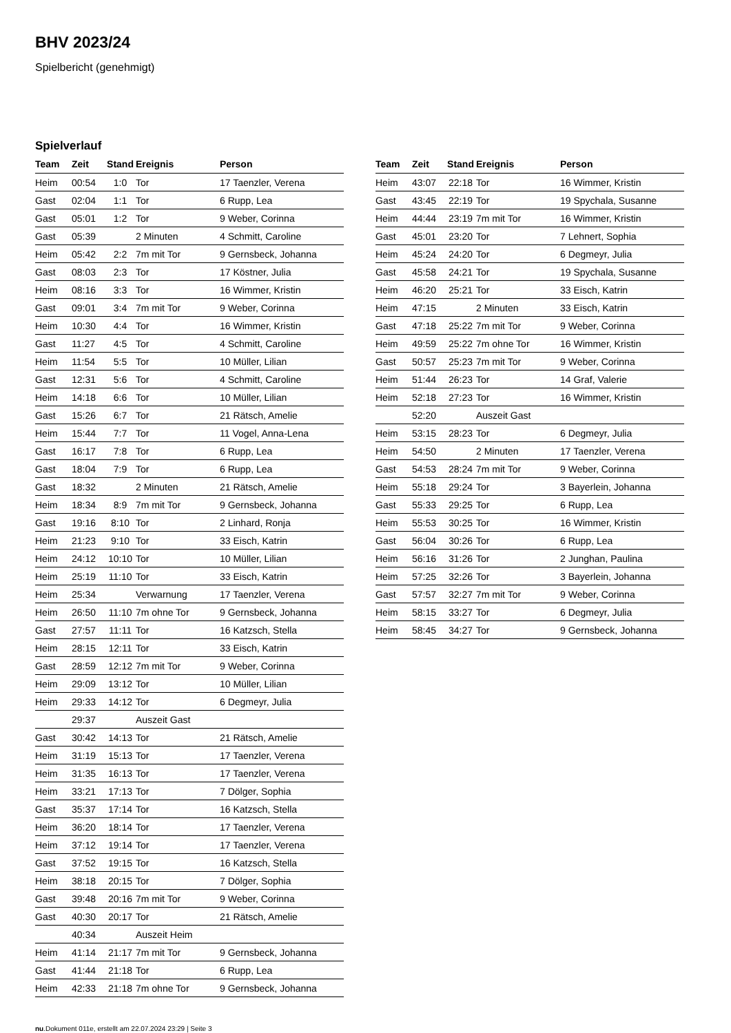BHV 2023/24
Spielbericht (genehmigt)
Spielverlauf
| Team | Zeit | Stand | Ereignis | Person |
| --- | --- | --- | --- | --- |
| Heim | 00:54 | 1:0 | Tor | 17 Taenzler, Verena |
| Gast | 02:04 | 1:1 | Tor | 6 Rupp, Lea |
| Gast | 05:01 | 1:2 | Tor | 9 Weber, Corinna |
| Gast | 05:39 | | 2 Minuten | 4 Schmitt, Caroline |
| Heim | 05:42 | 2:2 | 7m mit Tor | 9 Gernsbeck, Johanna |
| Gast | 08:03 | 2:3 | Tor | 17 Köstner, Julia |
| Heim | 08:16 | 3:3 | Tor | 16 Wimmer, Kristin |
| Gast | 09:01 | 3:4 | 7m mit Tor | 9 Weber, Corinna |
| Heim | 10:30 | 4:4 | Tor | 16 Wimmer, Kristin |
| Gast | 11:27 | 4:5 | Tor | 4 Schmitt, Caroline |
| Heim | 11:54 | 5:5 | Tor | 10 Müller, Lilian |
| Gast | 12:31 | 5:6 | Tor | 4 Schmitt, Caroline |
| Heim | 14:18 | 6:6 | Tor | 10 Müller, Lilian |
| Gast | 15:26 | 6:7 | Tor | 21 Rätsch, Amelie |
| Heim | 15:44 | 7:7 | Tor | 11 Vogel, Anna-Lena |
| Gast | 16:17 | 7:8 | Tor | 6 Rupp, Lea |
| Gast | 18:04 | 7:9 | Tor | 6 Rupp, Lea |
| Gast | 18:32 | | 2 Minuten | 21 Rätsch, Amelie |
| Heim | 18:34 | 8:9 | 7m mit Tor | 9 Gernsbeck, Johanna |
| Gast | 19:16 | 8:10 | Tor | 2 Linhard, Ronja |
| Heim | 21:23 | 9:10 | Tor | 33 Eisch, Katrin |
| Heim | 24:12 | 10:10 | Tor | 10 Müller, Lilian |
| Heim | 25:19 | 11:10 | Tor | 33 Eisch, Katrin |
| Heim | 25:34 | | Verwarnung | 17 Taenzler, Verena |
| Heim | 26:50 | 11:10 | 7m ohne Tor | 9 Gernsbeck, Johanna |
| Gast | 27:57 | 11:11 | Tor | 16 Katzsch, Stella |
| Heim | 28:15 | 12:11 | Tor | 33 Eisch, Katrin |
| Gast | 28:59 | 12:12 | 7m mit Tor | 9 Weber, Corinna |
| Heim | 29:09 | 13:12 | Tor | 10 Müller, Lilian |
| Heim | 29:33 | 14:12 | Tor | 6 Degmeyr, Julia |
| | 29:37 | | Auszeit Gast | |
| Gast | 30:42 | 14:13 | Tor | 21 Rätsch, Amelie |
| Heim | 31:19 | 15:13 | Tor | 17 Taenzler, Verena |
| Heim | 31:35 | 16:13 | Tor | 17 Taenzler, Verena |
| Heim | 33:21 | 17:13 | Tor | 7 Dölger, Sophia |
| Gast | 35:37 | 17:14 | Tor | 16 Katzsch, Stella |
| Heim | 36:20 | 18:14 | Tor | 17 Taenzler, Verena |
| Heim | 37:12 | 19:14 | Tor | 17 Taenzler, Verena |
| Gast | 37:52 | 19:15 | Tor | 16 Katzsch, Stella |
| Heim | 38:18 | 20:15 | Tor | 7 Dölger, Sophia |
| Gast | 39:48 | 20:16 | 7m mit Tor | 9 Weber, Corinna |
| Gast | 40:30 | 20:17 | Tor | 21 Rätsch, Amelie |
| | 40:34 | | Auszeit Heim | |
| Heim | 41:14 | 21:17 | 7m mit Tor | 9 Gernsbeck, Johanna |
| Gast | 41:44 | 21:18 | Tor | 6 Rupp, Lea |
| Heim | 42:33 | 21:18 | 7m ohne Tor | 9 Gernsbeck, Johanna |
| Team | Zeit | Stand | Ereignis | Person |
| --- | --- | --- | --- | --- |
| Heim | 43:07 | 22:18 | Tor | 16 Wimmer, Kristin |
| Gast | 43:45 | 22:19 | Tor | 19 Spychala, Susanne |
| Heim | 44:44 | 23:19 | 7m mit Tor | 16 Wimmer, Kristin |
| Gast | 45:01 | 23:20 | Tor | 7 Lehnert, Sophia |
| Heim | 45:24 | 24:20 | Tor | 6 Degmeyr, Julia |
| Gast | 45:58 | 24:21 | Tor | 19 Spychala, Susanne |
| Heim | 46:20 | 25:21 | Tor | 33 Eisch, Katrin |
| Heim | 47:15 | | 2 Minuten | 33 Eisch, Katrin |
| Gast | 47:18 | 25:22 | 7m mit Tor | 9 Weber, Corinna |
| Heim | 49:59 | 25:22 | 7m ohne Tor | 16 Wimmer, Kristin |
| Gast | 50:57 | 25:23 | 7m mit Tor | 9 Weber, Corinna |
| Heim | 51:44 | 26:23 | Tor | 14 Graf, Valerie |
| Heim | 52:18 | 27:23 | Tor | 16 Wimmer, Kristin |
| | 52:20 | | Auszeit Gast | |
| Heim | 53:15 | 28:23 | Tor | 6 Degmeyr, Julia |
| Heim | 54:50 | | 2 Minuten | 17 Taenzler, Verena |
| Gast | 54:53 | 28:24 | 7m mit Tor | 9 Weber, Corinna |
| Heim | 55:18 | 29:24 | Tor | 3 Bayerlein, Johanna |
| Gast | 55:33 | 29:25 | Tor | 6 Rupp, Lea |
| Heim | 55:53 | 30:25 | Tor | 16 Wimmer, Kristin |
| Gast | 56:04 | 30:26 | Tor | 6 Rupp, Lea |
| Heim | 56:16 | 31:26 | Tor | 2 Junghan, Paulina |
| Heim | 57:25 | 32:26 | Tor | 3 Bayerlein, Johanna |
| Gast | 57:57 | 32:27 | 7m mit Tor | 9 Weber, Corinna |
| Heim | 58:15 | 33:27 | Tor | 6 Degmeyr, Julia |
| Heim | 58:45 | 34:27 | Tor | 9 Gernsbeck, Johanna |
nu.Dokument 011e, erstellt am 22.07.2024 23:29 | Seite 3